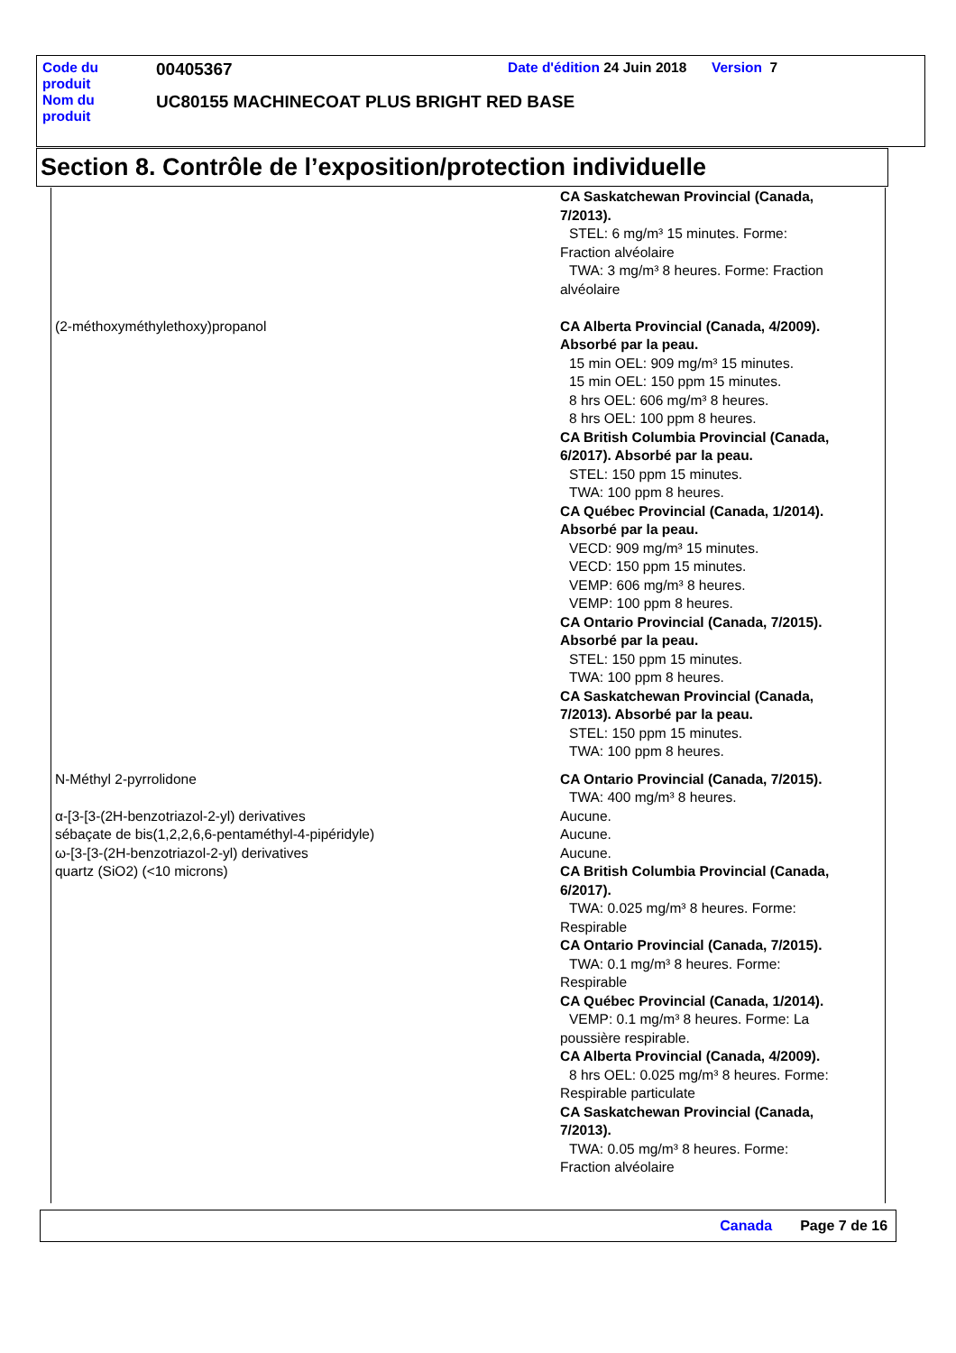| Code du produit | 00405367 | Date d'édition 24 Juin 2018 | Version 7 |
| Nom du produit | UC80155 MACHINECOAT PLUS BRIGHT RED BASE | | |
Section 8. Contrôle de l’exposition/protection individuelle
| | CA Saskatchewan Provincial (Canada, 7/2013). STEL: 6 mg/m³ 15 minutes. Forme: Fraction alvéolaire TWA: 3 mg/m³ 8 heures. Forme: Fraction alvéolaire |
| (2-méthoxyméthylethoxy)propanol | CA Alberta Provincial (Canada, 4/2009). Absorbé par la peau. 15 min OEL: 909 mg/m³ 15 minutes. 15 min OEL: 150 ppm 15 minutes. 8 hrs OEL: 606 mg/m³ 8 heures. 8 hrs OEL: 100 ppm 8 heures. CA British Columbia Provincial (Canada, 6/2017). Absorbé par la peau. STEL: 150 ppm 15 minutes. TWA: 100 ppm 8 heures. CA Québec Provincial (Canada, 1/2014). Absorbé par la peau. VECD: 909 mg/m³ 15 minutes. VECD: 150 ppm 15 minutes. VEMP: 606 mg/m³ 8 heures. VEMP: 100 ppm 8 heures. CA Ontario Provincial (Canada, 7/2015). Absorbé par la peau. STEL: 150 ppm 15 minutes. TWA: 100 ppm 8 heures. CA Saskatchewan Provincial (Canada, 7/2013). Absorbé par la peau. STEL: 150 ppm 15 minutes. TWA: 100 ppm 8 heures. |
| N-Méthyl 2-pyrrolidone | CA Ontario Provincial (Canada, 7/2015). TWA: 400 mg/m³ 8 heures. |
| α-[3-[3-(2H-benzotriazol-2-yl) derivatives | Aucune. |
| sébaçate de bis(1,2,2,6,6-pentaméthyl-4-pipéridyle) | Aucune. |
| ω-[3-[3-(2H-benzotriazol-2-yl) derivatives | Aucune. |
| quartz (SiO2) (<10 microns) | CA British Columbia Provincial (Canada, 6/2017). TWA: 0.025 mg/m³ 8 heures. Forme: Respirable CA Ontario Provincial (Canada, 7/2015). TWA: 0.1 mg/m³ 8 heures. Forme: Respirable CA Québec Provincial (Canada, 1/2014). VEMP: 0.1 mg/m³ 8 heures. Forme: La poussière respirable. CA Alberta Provincial (Canada, 4/2009). 8 hrs OEL: 0.025 mg/m³ 8 heures. Forme: Respirable particulate CA Saskatchewan Provincial (Canada, 7/2013). TWA: 0.05 mg/m³ 8 heures. Forme: Fraction alvéolaire |
Canada Page 7 de 16